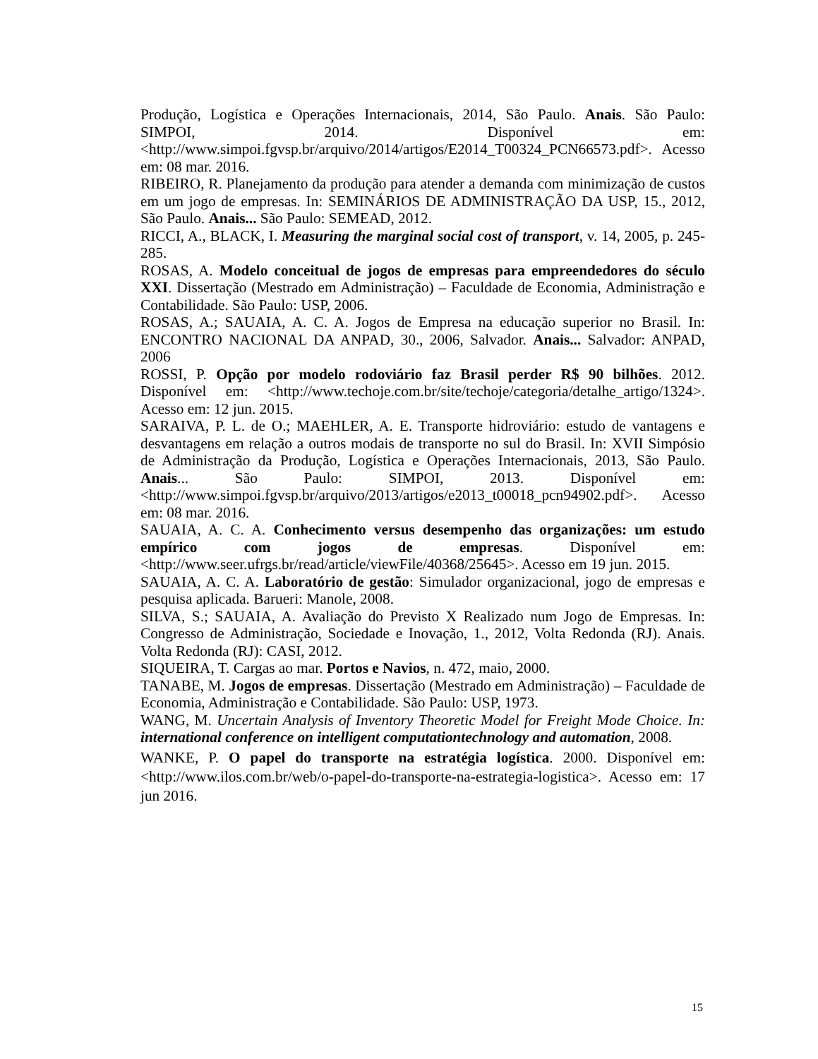Produção, Logística e Operações Internacionais, 2014, São Paulo. Anais. São Paulo: SIMPOI, 2014. Disponível em: <http://www.simpoi.fgvsp.br/arquivo/2014/artigos/E2014_T00324_PCN66573.pdf>. Acesso em: 08 mar. 2016.
RIBEIRO, R. Planejamento da produção para atender a demanda com minimização de custos em um jogo de empresas. In: SEMINÁRIOS DE ADMINISTRAÇÃO DA USP, 15., 2012, São Paulo. Anais... São Paulo: SEMEAD, 2012.
RICCI, A., BLACK, I. Measuring the marginal social cost of transport, v. 14, 2005, p. 245-285.
ROSAS, A. Modelo conceitual de jogos de empresas para empreendedores do século XXI. Dissertação (Mestrado em Administração) – Faculdade de Economia, Administração e Contabilidade. São Paulo: USP, 2006.
ROSAS, A.; SAUAIA, A. C. A. Jogos de Empresa na educação superior no Brasil. In: ENCONTRO NACIONAL DA ANPAD, 30., 2006, Salvador. Anais... Salvador: ANPAD, 2006
ROSSI, P. Opção por modelo rodoviário faz Brasil perder R$ 90 bilhões. 2012. Disponível em: <http://www.techoje.com.br/site/techoje/categoria/detalhe_artigo/1324>. Acesso em: 12 jun. 2015.
SARAIVA, P. L. de O.; MAEHLER, A. E. Transporte hidroviário: estudo de vantagens e desvantagens em relação a outros modais de transporte no sul do Brasil. In: XVII Simpósio de Administração da Produção, Logística e Operações Internacionais, 2013, São Paulo. Anais... São Paulo: SIMPOI, 2013. Disponível em: <http://www.simpoi.fgvsp.br/arquivo/2013/artigos/e2013_t00018_pcn94902.pdf>. Acesso em: 08 mar. 2016.
SAUAIA, A. C. A. Conhecimento versus desempenho das organizações: um estudo empírico com jogos de empresas. Disponível em: <http://www.seer.ufrgs.br/read/article/viewFile/40368/25645>. Acesso em 19 jun. 2015.
SAUAIA, A. C. A. Laboratório de gestão: Simulador organizacional, jogo de empresas e pesquisa aplicada. Barueri: Manole, 2008.
SILVA, S.; SAUAIA, A. Avaliação do Previsto X Realizado num Jogo de Empresas. In: Congresso de Administração, Sociedade e Inovação, 1., 2012, Volta Redonda (RJ). Anais. Volta Redonda (RJ): CASI, 2012.
SIQUEIRA, T. Cargas ao mar. Portos e Navios, n. 472, maio, 2000.
TANABE, M. Jogos de empresas. Dissertação (Mestrado em Administração) – Faculdade de Economia, Administração e Contabilidade. São Paulo: USP, 1973.
WANG, M. Uncertain Analysis of Inventory Theoretic Model for Freight Mode Choice. In: international conference on intelligent computationtechnology and automation, 2008.
WANKE, P. O papel do transporte na estratégia logística. 2000. Disponível em: <http://www.ilos.com.br/web/o-papel-do-transporte-na-estrategia-logistica>. Acesso em: 17 jun 2016.
15